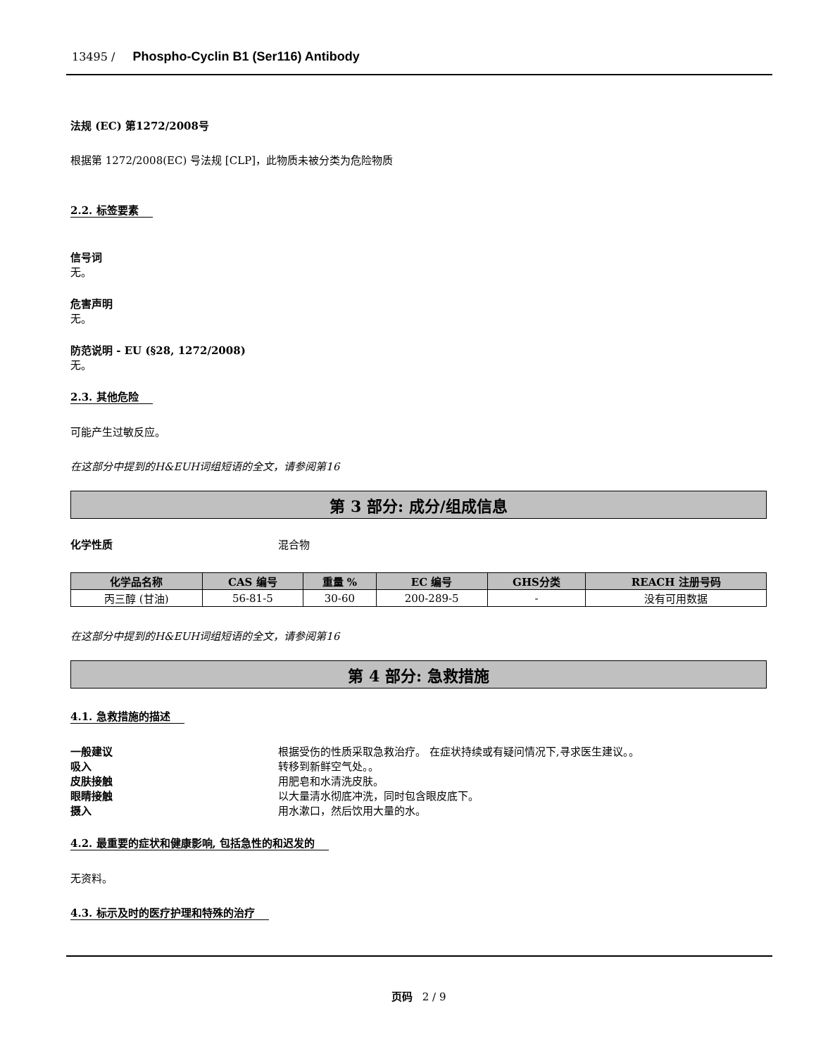13495 / Phospho-Cyclin B1 (Ser116) Antibody
法规 (EC) 第1272/2008号
根据第 1272/2008(EC) 号法规 [CLP]，此物质未被分类为危险物质
2.2. 标签要素
信号词
无。
危害声明
无。
防范说明 - EU (§28, 1272/2008)
无。
2.3. 其他危险
可能产生过敏反应。
在这部分中提到的H&EUH词组短语的全文，请参阅第16
第 3 部分: 成分/组成信息
化学性质 混合物
| 化学品名称 | CAS 编号 | 重量 % | EC 编号 | GHS分类 | REACH 注册号码 |
| --- | --- | --- | --- | --- | --- |
| 丙三醇 (甘油) | 56-81-5 | 30-60 | 200-289-5 | - | 没有可用数据 |
在这部分中提到的H&EUH词组短语的全文，请参阅第16
第 4 部分: 急救措施
4.1. 急救措施的描述
一般建议 根据受伤的性质采取急救治疗。 在症状持续或有疑问情况下,寻求医生建议。。
吸入 转移到新鲜空气处。。
皮肤接触 用肥皂和水清洗皮肤。
眼睛接触 以大量清水彻底冲洗，同时包含眼皮底下。
摄入 用水漱口，然后饮用大量的水。
4.2. 最重要的症状和健康影响, 包括急性的和迟发的
无资料。
4.3. 标示及时的医疗护理和特殊的治疗
页码 2 / 9